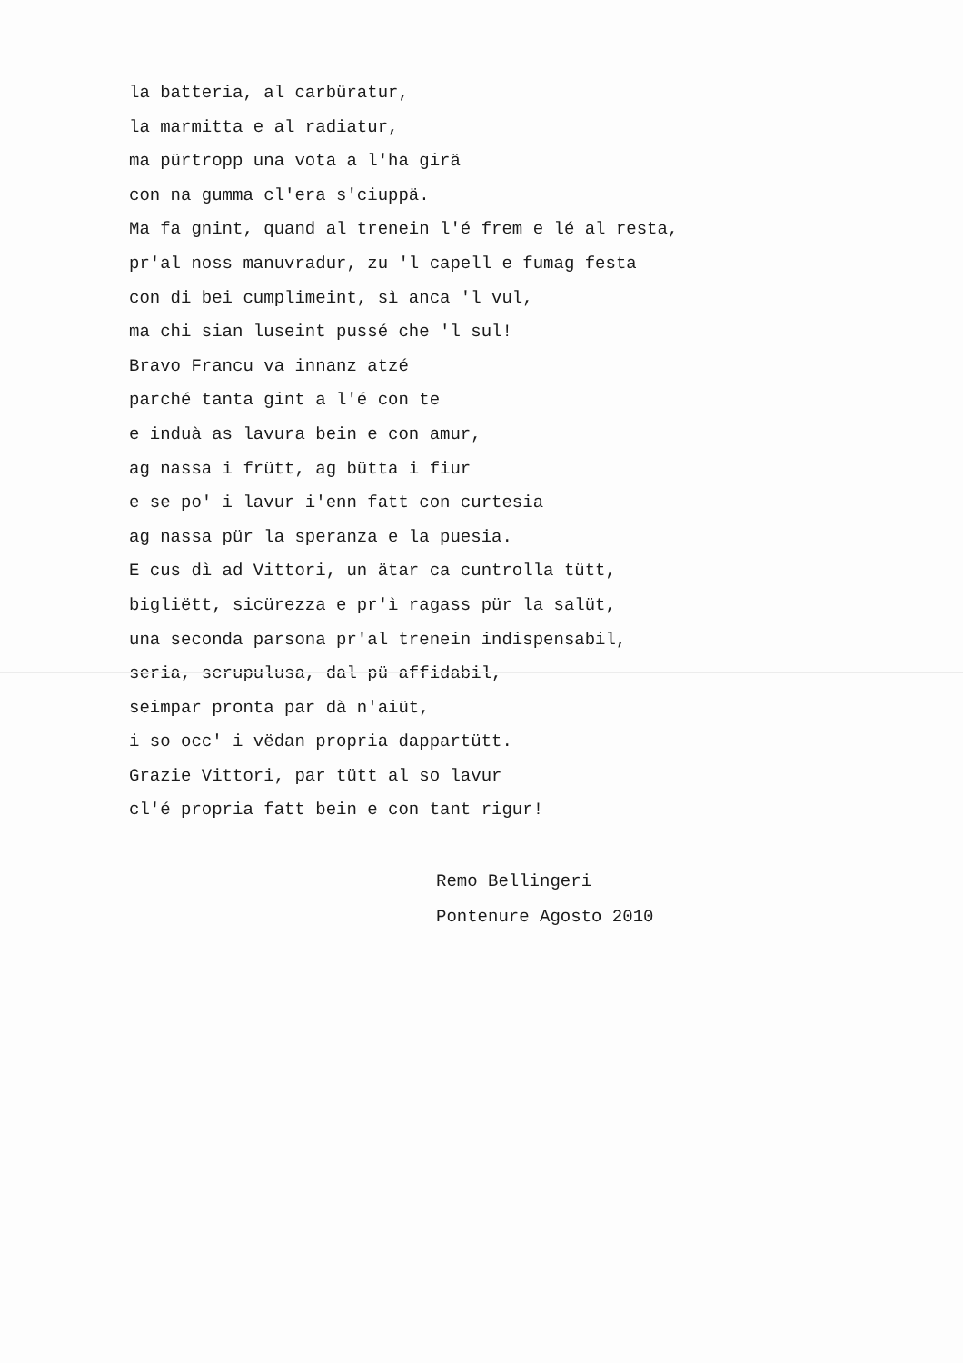la batteria, al carbüratur,
la marmitta e al radiatur,
ma pürtropp una vota a l'ha girä
con na gumma cl'era s'ciuppä.
Ma fa gnint, quand al trenein l'é frem e lé al resta,
pr'al noss manuvradur, zu 'l capell e fumag festa
con di bei cumplimeint, sì anca 'l vul,
ma chi sian luseint pussé che 'l sul!
Bravo Francu va innanz atzé
parché tanta gint a l'é con te
e induà as lavura bein e con amur,
ag nassa i frütt, ag bütta i fiur
e se po' i lavur i'enn fatt con curtesia
ag nassa pür la speranza e la puesia.
E cus dì ad Vittori, un ätar ca cuntrolla tütt,
bigliëtt, sicürezza e pr'ì ragass pür la salüt,
una seconda parsona pr'al trenein indispensabil,
seria, scrupulusa, dal pü affidabil,
seimpar pronta par dà n'aiüt,
i so occ' i vëdan propria dappartütt.
Grazie Vittori, par tütt al so lavur
cl'é propria fatt bein e con tant rigur!
Remo Bellingeri
Pontenure Agosto 2010